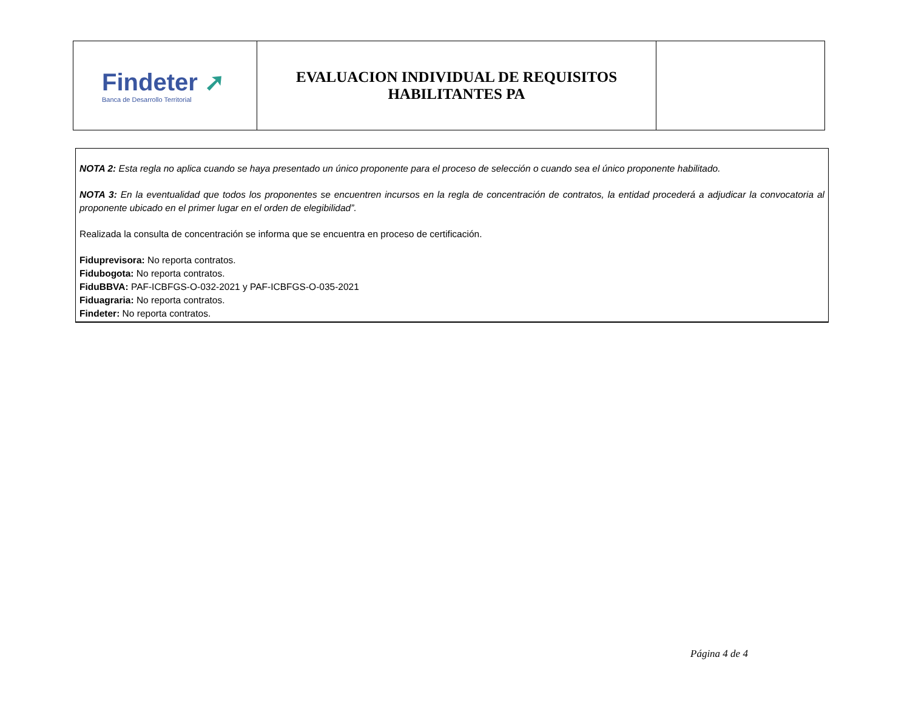| Findeter ➚ Banca de Desarrollo Territorial | EVALUACION INDIVIDUAL DE REQUISITOS HABILITANTES PA | |
NOTA 2: Esta regla no aplica cuando se haya presentado un único proponente para el proceso de selección o cuando sea el único proponente habilitado.
NOTA 3: En la eventualidad que todos los proponentes se encuentren incursos en la regla de concentración de contratos, la entidad procederá a adjudicar la convocatoria al proponente ubicado en el primer lugar en el orden de elegibilidad”.
Realizada la consulta de concentración se informa que se encuentra en proceso de certificación.
Fiduprevisora: No reporta contratos.
Fidubogota: No reporta contratos.
FiduBBVA: PAF-ICBFGS-O-032-2021 y PAF-ICBFGS-O-035-2021
Fiduagraria: No reporta contratos.
Findeter: No reporta contratos.
Página 4 de 4